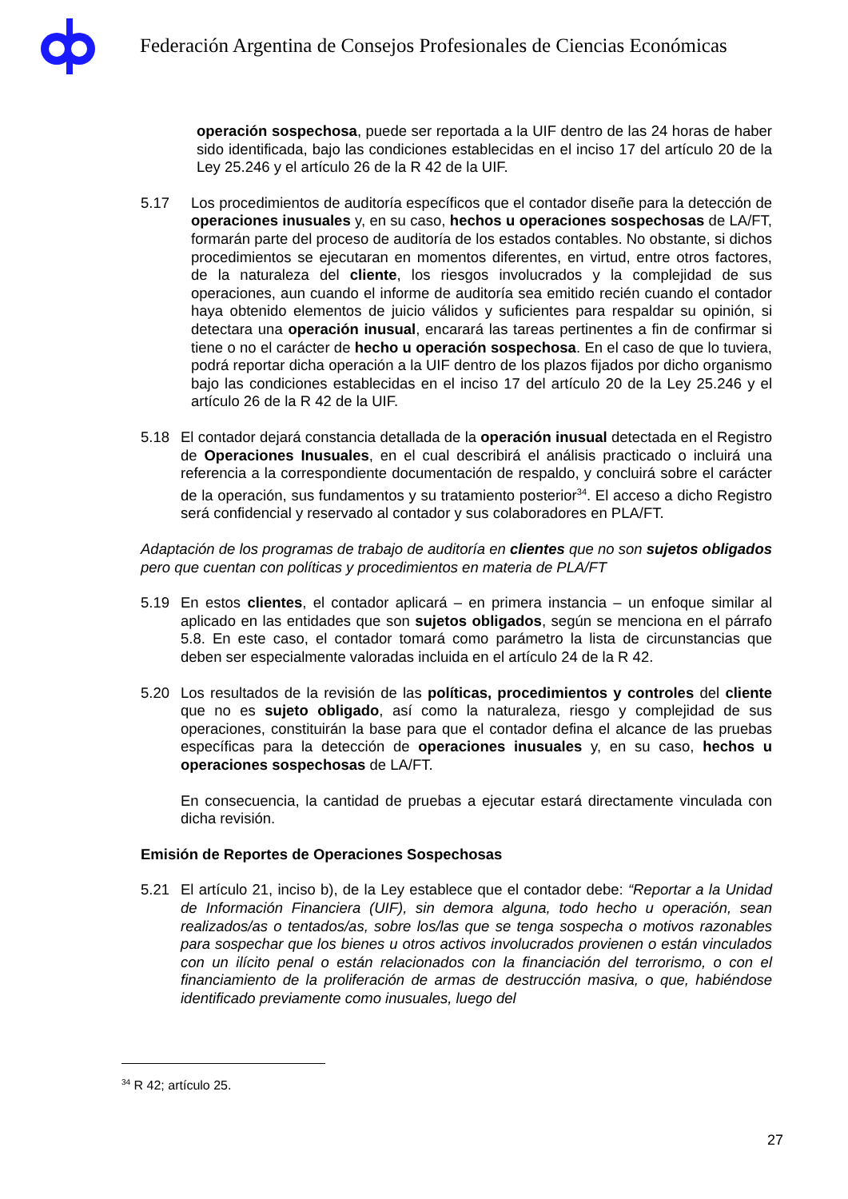Federación Argentina de Consejos Profesionales de Ciencias Económicas
operación sospechosa, puede ser reportada a la UIF dentro de las 24 horas de haber sido identificada, bajo las condiciones establecidas en el inciso 17 del artículo 20 de la Ley 25.246 y el artículo 26 de la R 42 de la UIF.
5.17 Los procedimientos de auditoría específicos que el contador diseñe para la detección de operaciones inusuales y, en su caso, hechos u operaciones sospechosas de LA/FT, formarán parte del proceso de auditoría de los estados contables. No obstante, si dichos procedimientos se ejecutaran en momentos diferentes, en virtud, entre otros factores, de la naturaleza del cliente, los riesgos involucrados y la complejidad de sus operaciones, aun cuando el informe de auditoría sea emitido recién cuando el contador haya obtenido elementos de juicio válidos y suficientes para respaldar su opinión, si detectara una operación inusual, encarará las tareas pertinentes a fin de confirmar si tiene o no el carácter de hecho u operación sospechosa. En el caso de que lo tuviera, podrá reportar dicha operación a la UIF dentro de los plazos fijados por dicho organismo bajo las condiciones establecidas en el inciso 17 del artículo 20 de la Ley 25.246 y el artículo 26 de la R 42 de la UIF.
5.18 El contador dejará constancia detallada de la operación inusual detectada en el Registro de Operaciones Inusuales, en el cual describirá el análisis practicado o incluirá una referencia a la correspondiente documentación de respaldo, y concluirá sobre el carácter de la operación, sus fundamentos y su tratamiento posterior<sup>34</sup>. El acceso a dicho Registro será confidencial y reservado al contador y sus colaboradores en PLA/FT.
Adaptación de los programas de trabajo de auditoría en clientes que no son sujetos obligados pero que cuentan con políticas y procedimientos en materia de PLA/FT
5.19 En estos clientes, el contador aplicará – en primera instancia – un enfoque similar al aplicado en las entidades que son sujetos obligados, según se menciona en el párrafo 5.8. En este caso, el contador tomará como parámetro la lista de circunstancias que deben ser especialmente valoradas incluida en el artículo 24 de la R 42.
5.20 Los resultados de la revisión de las políticas, procedimientos y controles del cliente que no es sujeto obligado, así como la naturaleza, riesgo y complejidad de sus operaciones, constituirán la base para que el contador defina el alcance de las pruebas específicas para la detección de operaciones inusuales y, en su caso, hechos u operaciones sospechosas de LA/FT.
En consecuencia, la cantidad de pruebas a ejecutar estará directamente vinculada con dicha revisión.
Emisión de Reportes de Operaciones Sospechosas
5.21 El artículo 21, inciso b), de la Ley establece que el contador debe: “Reportar a la Unidad de Información Financiera (UIF), sin demora alguna, todo hecho u operación, sean realizados/as o tentados/as, sobre los/las que se tenga sospecha o motivos razonables para sospechar que los bienes u otros activos involucrados provienen o están vinculados con un ilícito penal o están relacionados con la financiación del terrorismo, o con el financiamiento de la proliferación de armas de destrucción masiva, o que, habiéndose identificado previamente como inusuales, luego del
<sup>34</sup> R 42; artículo 25.
27